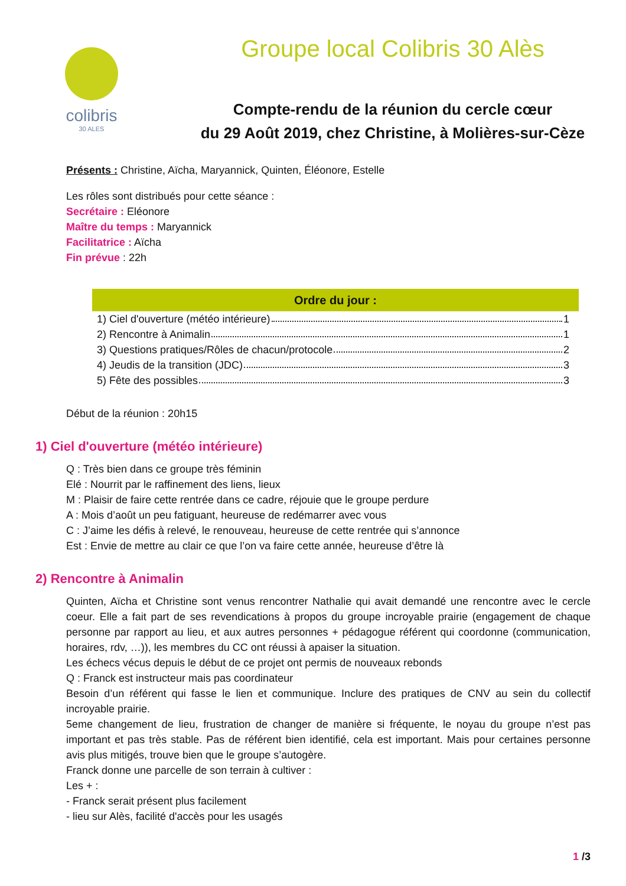colibris
30 ALES
Groupe local Colibris 30 Alès
Compte-rendu de la réunion du cercle cœur
du 29 Août 2019, chez Christine, à Molières-sur-Cèze
Présents : Christine, Aïcha, Maryannick, Quinten, Éléonore, Estelle
Les rôles sont distribués pour cette séance :
Secrétaire : Eléonore
Maître du temps : Maryannick
Facilitatrice : Aïcha
Fin prévue : 22h
Ordre du jour :
1) Ciel d'ouverture (météo intérieure) 1
2) Rencontre à Animalin 1
3) Questions pratiques/Rôles de chacun/protocole 2
4) Jeudis de la transition (JDC) 3
5) Fête des possibles 3
Début de la réunion : 20h15
1) Ciel d'ouverture (météo intérieure)
Q : Très bien dans ce groupe très féminin
Elé : Nourrit par le raffinement des liens, lieux
M : Plaisir de faire cette rentrée dans ce cadre, réjouie que le groupe perdure
A : Mois d’août un peu fatiguant, heureuse de redémarrer avec vous
C : J’aime les défis à relevé, le renouveau, heureuse de cette rentrée qui s’annonce
Est : Envie de mettre au clair ce que l’on va faire cette année, heureuse d’être là
2) Rencontre à Animalin
Quinten, Aïcha et Christine sont venus rencontrer Nathalie qui avait demandé une rencontre avec le cercle coeur. Elle a fait part de ses revendications à propos du groupe incroyable prairie (engagement de chaque personne par rapport au lieu, et aux autres personnes + pédagogue référent qui coordonne (communication, horaires, rdv, …)), les membres du CC ont réussi à apaiser la situation.
Les échecs vécus depuis le début de ce projet ont permis de nouveaux rebonds
Q : Franck est instructeur mais pas coordinateur
Besoin d’un référent qui fasse le lien et communique. Inclure des pratiques de CNV au sein du collectif incroyable prairie.
5eme changement de lieu, frustration de changer de manière si fréquente, le noyau du groupe n’est pas important et pas très stable. Pas de référent bien identifié, cela est important. Mais pour certaines personne avis plus mitigés, trouve bien que le groupe s’autogère.
Franck donne une parcelle de son terrain à cultiver :
Les + :
- Franck serait présent plus facilement
- lieu sur Alès, facilité d'accès pour les usagés
1 /3